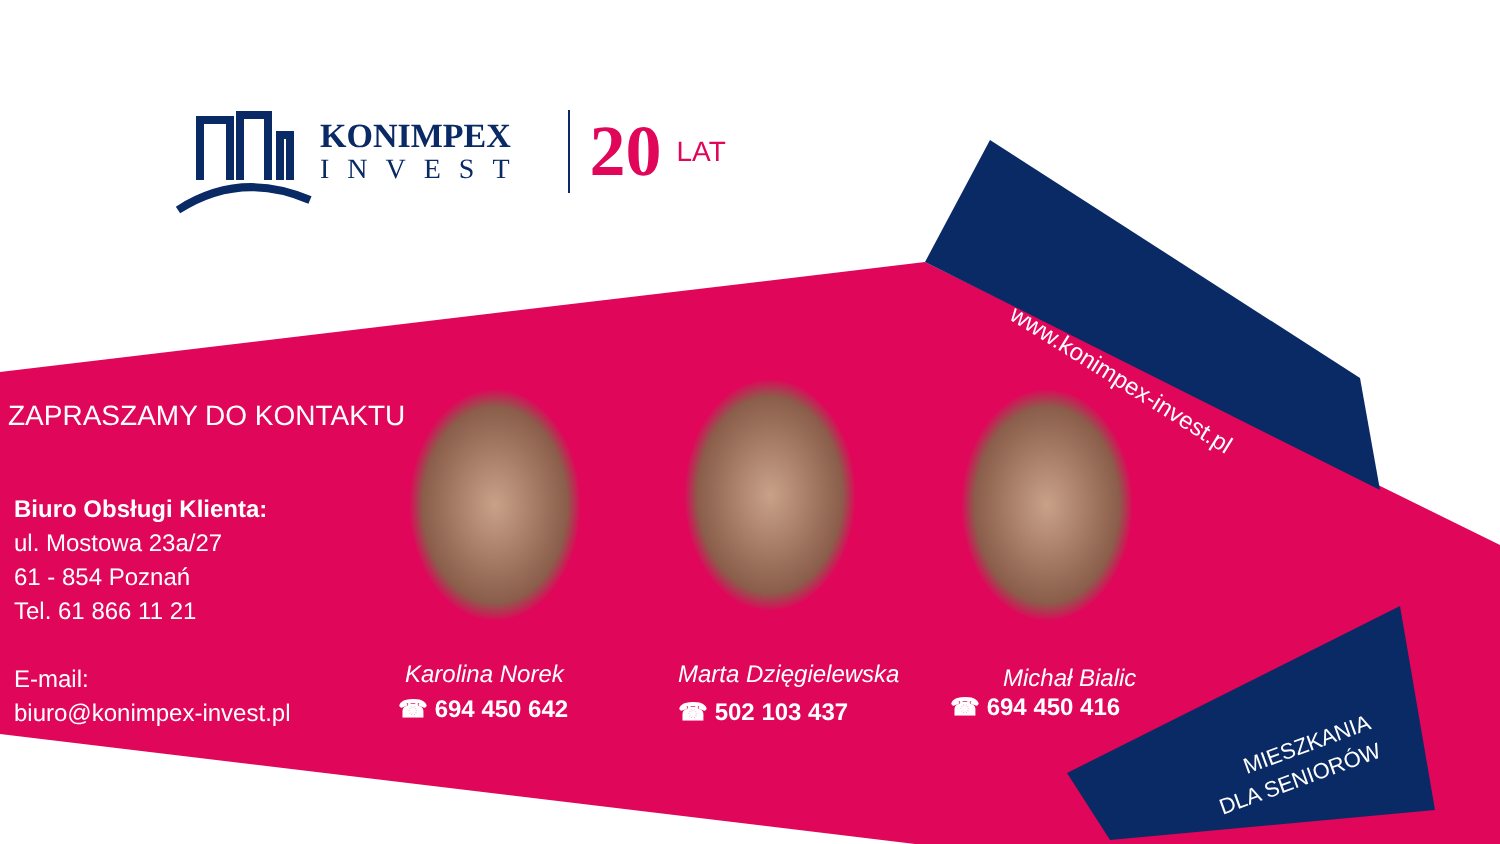KONIMPEX
INVEST
20
LAT
www.konimpex-invest.pl
ZAPRASZAMY DO KONTAKTU
Biuro Obsługi Klienta:
ul. Mostowa 23a/27
61 - 854 Poznań
Tel. 61 866 11 21
E-mail:
biuro@konimpex-invest.pl
Karolina Norek
☎ 694 450 642
Marta Dzięgielewska
☎ 502 103 437
Michał Bialic
☎ 694 450 416
MIESZKANIA
DLA SENIORÓW